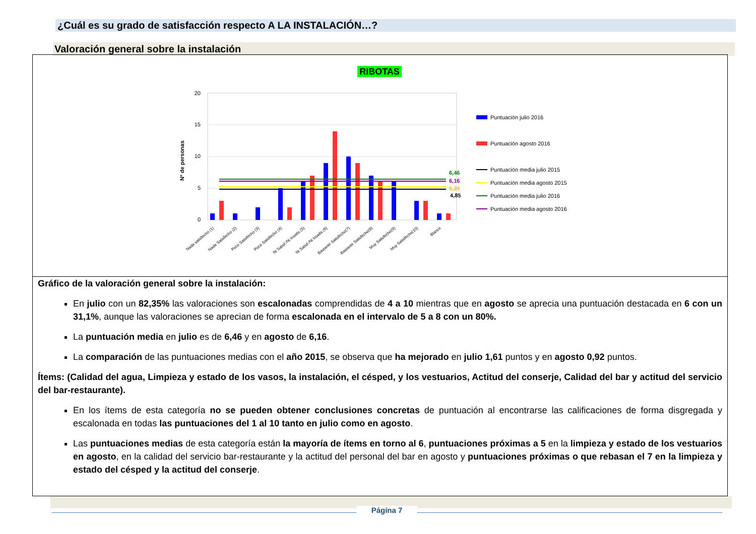¿Cuál es su grado de satisfacción respecto A LA INSTALACIÓN…?
Valoración general sobre la instalación
RIBOTAS
Nº de personas
0
5
10
15
20
6,46
6,16
5,24
4,85
Puntuación julio 2016
Puntuación agosto 2016
Puntuación media julio 2015
Puntuación media agosto 2015
Puntuación media julio 2016
Puntuación media agosto 2016
Nada satisfecho (1)
Nada Satisfecho (2)
Poco Satisfecho (3)
Poco Satisfecho (4)
Ni Satisf./Ni Insatis.(5)
Ni Satisf./Ni Insatis.(6)
Bastante Satisfecho(7)
Bastante Satisfecho(8)
Muy Satisfecho(9)
Muy Satisfecho(10)
Blanco
Gráfico de la valoración general sobre la instalación:
En julio con un 82,35% las valoraciones son escalonadas comprendidas de 4 a 10 mientras que en agosto se aprecia una puntuación destacada en 6 con un 31,1%, aunque las valoraciones se aprecian de forma escalonada en el intervalo de 5 a 8 con un 80%.
La puntuación media en julio es de 6,46 y en agosto de 6,16.
La comparación de las puntuaciones medias con el año 2015, se observa que ha mejorado en julio 1,61 puntos y en agosto 0,92 puntos.
Ítems: (Calidad del agua, Limpieza y estado de los vasos, la instalación, el césped, y los vestuarios, Actitud del conserje, Calidad del bar y actitud del servicio del bar-restaurante).
En los ítems de esta categoría no se pueden obtener conclusiones concretas de puntuación al encontrarse las calificaciones de forma disgregada y escalonada en todas las puntuaciones del 1 al 10 tanto en julio como en agosto.
Las puntuaciones medias de esta categoría están la mayoría de ítems en torno al 6, puntuaciones próximas a 5 en la limpieza y estado de los vestuarios en agosto, en la calidad del servicio bar-restaurante y la actitud del personal del bar en agosto y puntuaciones próximas o que rebasan el 7 en la limpieza y estado del césped y la actitud del conserje.
Página 7